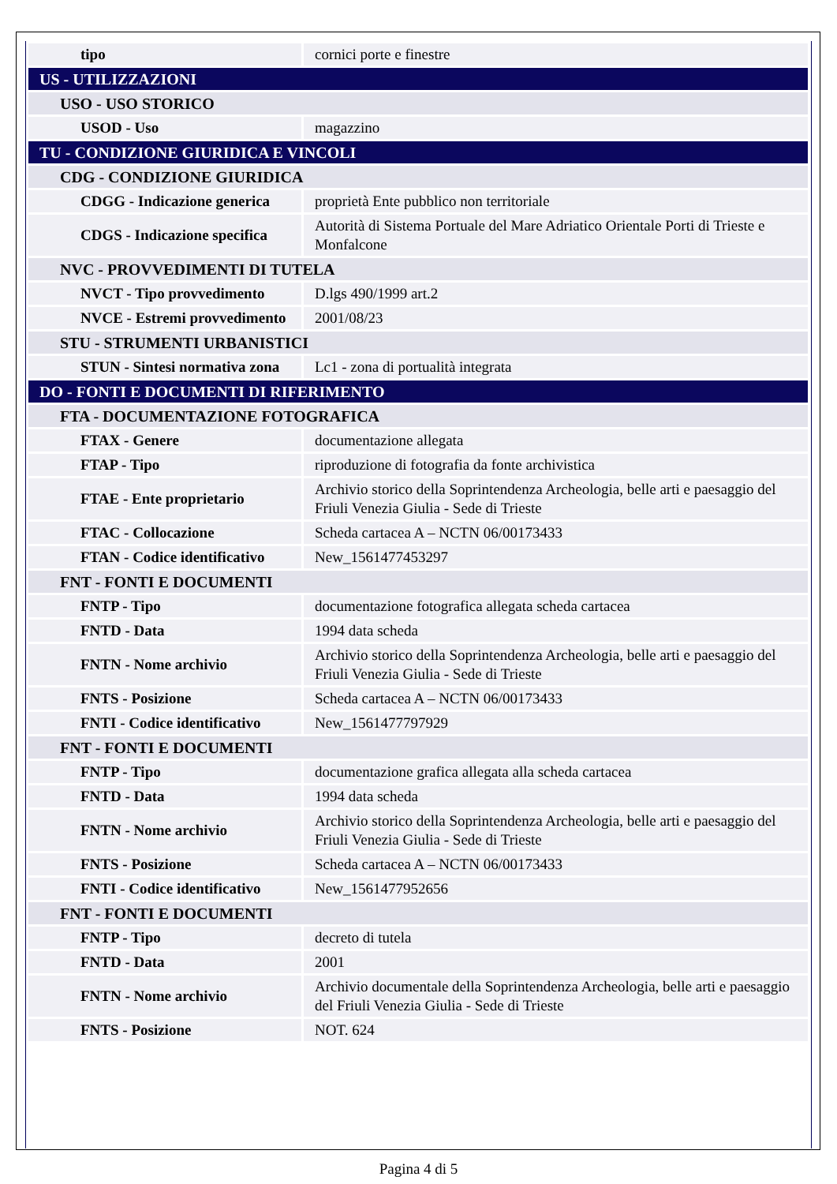| tipo | cornici porte e finestre |
| US - UTILIZZAZIONI | |
| USO - USO STORICO | |
| USOD - Uso | magazzino |
| TU - CONDIZIONE GIURIDICA E VINCOLI | |
| CDG - CONDIZIONE GIURIDICA | |
| CDGG - Indicazione generica | proprietà Ente pubblico non territoriale |
| CDGS - Indicazione specifica | Autorità di Sistema Portuale del Mare Adriatico Orientale Porti di Trieste e Monfalcone |
| NVC - PROVVEDIMENTI DI TUTELA | |
| NVCT - Tipo provvedimento | D.lgs 490/1999 art.2 |
| NVCE - Estremi provvedimento | 2001/08/23 |
| STU - STRUMENTI URBANISTICI | |
| STUN - Sintesi normativa zona | Lc1 - zona di portualità integrata |
| DO - FONTI E DOCUMENTI DI RIFERIMENTO | |
| FTA - DOCUMENTAZIONE FOTOGRAFICA | |
| FTAX - Genere | documentazione allegata |
| FTAP - Tipo | riproduzione di fotografia da fonte archivistica |
| FTAE - Ente proprietario | Archivio storico della Soprintendenza Archeologia, belle arti e paesaggio del Friuli Venezia Giulia - Sede di Trieste |
| FTAC - Collocazione | Scheda cartacea A – NCTN 06/00173433 |
| FTAN - Codice identificativo | New_1561477453297 |
| FNT - FONTI E DOCUMENTI | |
| FNTP - Tipo | documentazione fotografica allegata scheda cartacea |
| FNTD - Data | 1994 data scheda |
| FNTN - Nome archivio | Archivio storico della Soprintendenza Archeologia, belle arti e paesaggio del Friuli Venezia Giulia - Sede di Trieste |
| FNTS - Posizione | Scheda cartacea A – NCTN 06/00173433 |
| FNTI - Codice identificativo | New_1561477797929 |
| FNT - FONTI E DOCUMENTI | |
| FNTP - Tipo | documentazione grafica allegata alla scheda cartacea |
| FNTD - Data | 1994 data scheda |
| FNTN - Nome archivio | Archivio storico della Soprintendenza Archeologia, belle arti e paesaggio del Friuli Venezia Giulia - Sede di Trieste |
| FNTS - Posizione | Scheda cartacea A – NCTN 06/00173433 |
| FNTI - Codice identificativo | New_1561477952656 |
| FNT - FONTI E DOCUMENTI | |
| FNTP - Tipo | decreto di tutela |
| FNTD - Data | 2001 |
| FNTN - Nome archivio | Archivio documentale della Soprintendenza Archeologia, belle arti e paesaggio del Friuli Venezia Giulia - Sede di Trieste |
| FNTS - Posizione | NOT. 624 |
Pagina 4 di 5